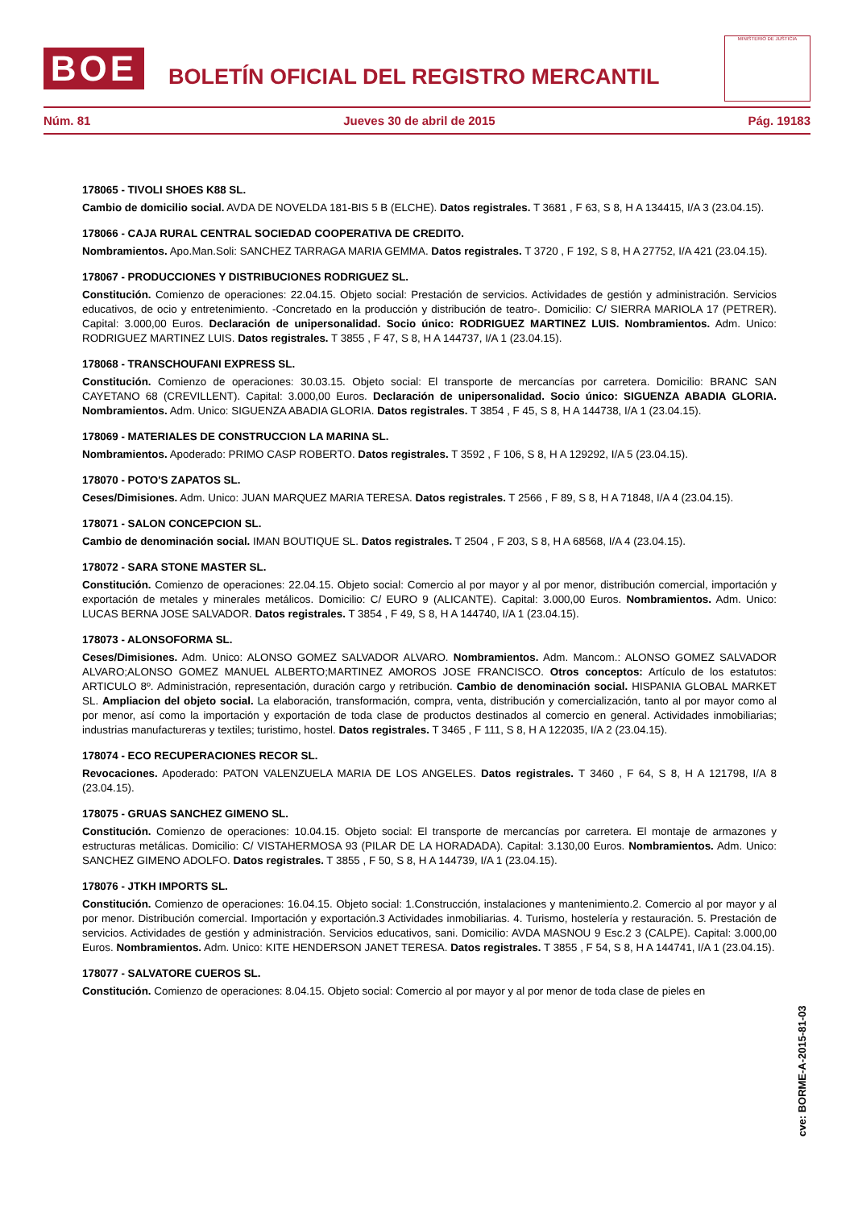BOE
BOLETÍN OFICIAL DEL REGISTRO MERCANTIL
MINISTERIO DE JUSTICIA
Núm. 81 Jueves 30 de abril de 2015 Pág. 19183
178065 - TIVOLI SHOES K88 SL.
Cambio de domicilio social. AVDA DE NOVELDA 181-BIS 5 B (ELCHE). Datos registrales. T 3681 , F 63, S 8, H A 134415, I/A 3 (23.04.15).
178066 - CAJA RURAL CENTRAL SOCIEDAD COOPERATIVA DE CREDITO.
Nombramientos. Apo.Man.Soli: SANCHEZ TARRAGA MARIA GEMMA. Datos registrales. T 3720 , F 192, S 8, H A 27752, I/A 421 (23.04.15).
178067 - PRODUCCIONES Y DISTRIBUCIONES RODRIGUEZ SL.
Constitución. Comienzo de operaciones: 22.04.15. Objeto social: Prestación de servicios. Actividades de gestión y administración. Servicios educativos, de ocio y entretenimiento. -Concretado en la producción y distribución de teatro-. Domicilio: C/ SIERRA MARIOLA 17 (PETRER). Capital: 3.000,00 Euros. Declaración de unipersonalidad. Socio único: RODRIGUEZ MARTINEZ LUIS. Nombramientos. Adm. Unico: RODRIGUEZ MARTINEZ LUIS. Datos registrales. T 3855 , F 47, S 8, H A 144737, I/A 1 (23.04.15).
178068 - TRANSCHOUFANI EXPRESS SL.
Constitución. Comienzo de operaciones: 30.03.15. Objeto social: El transporte de mercancías por carretera. Domicilio: BRANC SAN CAYETANO 68 (CREVILLENT). Capital: 3.000,00 Euros. Declaración de unipersonalidad. Socio único: SIGUENZA ABADIA GLORIA. Nombramientos. Adm. Unico: SIGUENZA ABADIA GLORIA. Datos registrales. T 3854 , F 45, S 8, H A 144738, I/A 1 (23.04.15).
178069 - MATERIALES DE CONSTRUCCION LA MARINA SL.
Nombramientos. Apoderado: PRIMO CASP ROBERTO. Datos registrales. T 3592 , F 106, S 8, H A 129292, I/A 5 (23.04.15).
178070 - POTO'S ZAPATOS SL.
Ceses/Dimisiones. Adm. Unico: JUAN MARQUEZ MARIA TERESA. Datos registrales. T 2566 , F 89, S 8, H A 71848, I/A 4 (23.04.15).
178071 - SALON CONCEPCION SL.
Cambio de denominación social. IMAN BOUTIQUE SL. Datos registrales. T 2504 , F 203, S 8, H A 68568, I/A 4 (23.04.15).
178072 - SARA STONE MASTER SL.
Constitución. Comienzo de operaciones: 22.04.15. Objeto social: Comercio al por mayor y al por menor, distribución comercial, importación y exportación de metales y minerales metálicos. Domicilio: C/ EURO 9 (ALICANTE). Capital: 3.000,00 Euros. Nombramientos. Adm. Unico: LUCAS BERNA JOSE SALVADOR. Datos registrales. T 3854 , F 49, S 8, H A 144740, I/A 1 (23.04.15).
178073 - ALONSOFORMA SL.
Ceses/Dimisiones. Adm. Unico: ALONSO GOMEZ SALVADOR ALVARO. Nombramientos. Adm. Mancom.: ALONSO GOMEZ SALVADOR ALVARO;ALONSO GOMEZ MANUEL ALBERTO;MARTINEZ AMOROS JOSE FRANCISCO. Otros conceptos: Artículo de los estatutos: ARTICULO 8º. Administración, representación, duración cargo y retribución. Cambio de denominación social. HISPANIA GLOBAL MARKET SL. Ampliacion del objeto social. La elaboración, transformación, compra, venta, distribución y comercialización, tanto al por mayor como al por menor, así como la importación y exportación de toda clase de productos destinados al comercio en general. Actividades inmobiliarias; industrias manufactureras y textiles; turistimo, hostel. Datos registrales. T 3465 , F 111, S 8, H A 122035, I/A 2 (23.04.15).
178074 - ECO RECUPERACIONES RECOR SL.
Revocaciones. Apoderado: PATON VALENZUELA MARIA DE LOS ANGELES. Datos registrales. T 3460 , F 64, S 8, H A 121798, I/A 8 (23.04.15).
178075 - GRUAS SANCHEZ GIMENO SL.
Constitución. Comienzo de operaciones: 10.04.15. Objeto social: El transporte de mercancías por carretera. El montaje de armazones y estructuras metálicas. Domicilio: C/ VISTAHERMOSA 93 (PILAR DE LA HORADADA). Capital: 3.130,00 Euros. Nombramientos. Adm. Unico: SANCHEZ GIMENO ADOLFO. Datos registrales. T 3855 , F 50, S 8, H A 144739, I/A 1 (23.04.15).
178076 - JTKH IMPORTS SL.
Constitución. Comienzo de operaciones: 16.04.15. Objeto social: 1.Construcción, instalaciones y mantenimiento.2. Comercio al por mayor y al por menor. Distribución comercial. Importación y exportación.3 Actividades inmobiliarias. 4. Turismo, hostelería y restauración. 5. Prestación de servicios. Actividades de gestión y administración. Servicios educativos, sani. Domicilio: AVDA MASNOU 9 Esc.2 3 (CALPE). Capital: 3.000,00 Euros. Nombramientos. Adm. Unico: KITE HENDERSON JANET TERESA. Datos registrales. T 3855 , F 54, S 8, H A 144741, I/A 1 (23.04.15).
178077 - SALVATORE CUEROS SL.
Constitución. Comienzo de operaciones: 8.04.15. Objeto social: Comercio al por mayor y al por menor de toda clase de pieles en
cve: BORME-A-2015-81-03